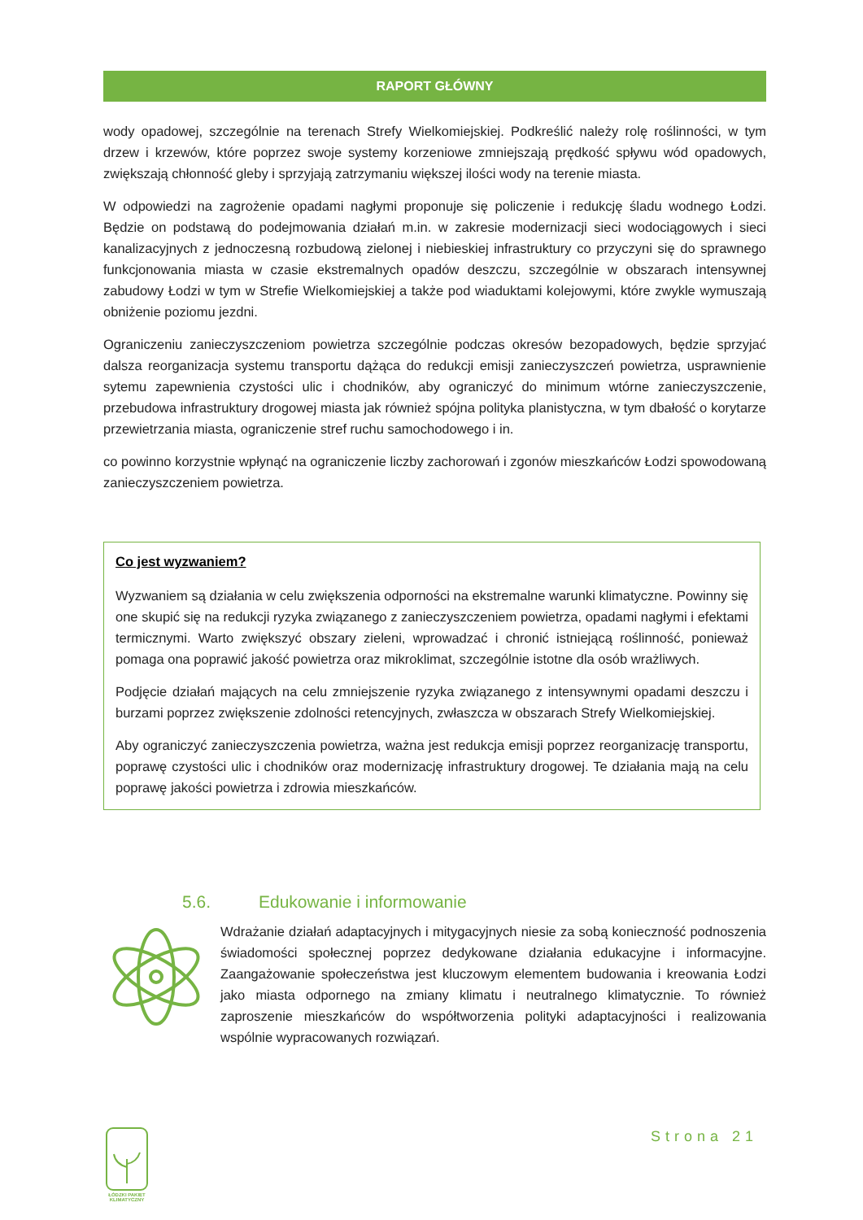RAPORT GŁÓWNY
wody opadowej, szczególnie na terenach Strefy Wielkomiejskiej. Podkreślić należy rolę roślinności, w tym drzew i krzewów, które poprzez swoje systemy korzeniowe zmniejszają prędkość spływu wód opadowych, zwiększają chłonność gleby i sprzyjają zatrzymaniu większej ilości wody na terenie miasta.
W odpowiedzi na zagrożenie opadami nagłymi proponuje się policzenie i redukcję śladu wodnego Łodzi. Będzie on podstawą do podejmowania działań m.in. w zakresie modernizacji sieci wodociągowych i sieci kanalizacyjnych z jednoczesną rozbudową zielonej i niebieskiej infrastruktury co przyczyni się do sprawnego funkcjonowania miasta w czasie ekstremalnych opadów deszczu, szczególnie w obszarach intensywnej zabudowy Łodzi w tym w Strefie Wielkomiejskiej a także pod wiaduktami kolejowymi, które zwykle wymuszają obniżenie poziomu jezdni.
Ograniczeniu zanieczyszczeniom powietrza szczególnie podczas okresów bezopadowych, będzie sprzyjać dalsza reorganizacja systemu transportu dążąca do redukcji emisji zanieczyszczeń powietrza, usprawnienie sytemu zapewnienia czystości ulic i chodników, aby ograniczyć do minimum wtórne zanieczyszczenie, przebudowa infrastruktury drogowej miasta jak również spójna polityka planistyczna, w tym dbałość o korytarze przewietrzania miasta, ograniczenie stref ruchu samochodowego i in.
co powinno korzystnie wpłynąć na ograniczenie liczby zachorowań i zgonów mieszkańców Łodzi spowodowaną zanieczyszczeniem powietrza.
Co jest wyzwaniem?
Wyzwaniem są działania w celu zwiększenia odporności na ekstremalne warunki klimatyczne. Powinny się one skupić się na redukcji ryzyka związanego z zanieczyszczeniem powietrza, opadami nagłymi i efektami termicznymi. Warto zwiększyć obszary zieleni, wprowadzać i chronić istniejącą roślinność, ponieważ pomaga ona poprawić jakość powietrza oraz mikroklimat, szczególnie istotne dla osób wrażliwych.
Podjęcie działań mających na celu zmniejszenie ryzyka związanego z intensywnymi opadami deszczu i burzami poprzez zwiększenie zdolności retencyjnych, zwłaszcza w obszarach Strefy Wielkomiejskiej.
Aby ograniczyć zanieczyszczenia powietrza, ważna jest redukcja emisji poprzez reorganizację transportu, poprawę czystości ulic i chodników oraz modernizację infrastruktury drogowej. Te działania mają na celu poprawę jakości powietrza i zdrowia mieszkańców.
5.6. Edukowanie i informowanie
Wdrażanie działań adaptacyjnych i mitygacyjnych niesie za sobą konieczność podnoszenia świadomości społecznej poprzez dedykowane działania edukacyjne i informacyjne. Zaangażowanie społeczeństwa jest kluczowym elementem budowania i kreowania Łodzi jako miasta odpornego na zmiany klimatu i neutralnego klimatycznie. To również zaproszenie mieszkańców do współtworzenia polityki adaptacyjności i realizowania wspólnie wypracowanych rozwiązań.
ŁÓDZKI PAKIET KLIMATYCZNY
Strona 21